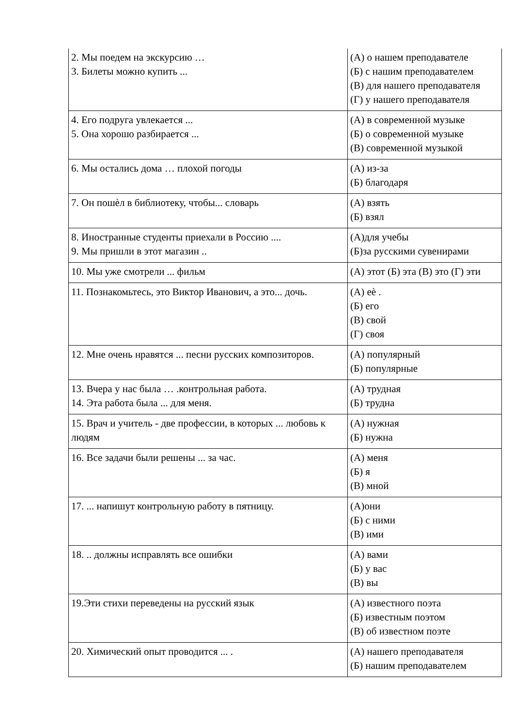| 2. Мы поедем на экскурсию … 3. Билеты можно купить ... | (А) о нашем преподавателе (Б) с нашим преподавателем (В) для нашего преподавателя (Г) у нашего преподавателя |
| 4. Его подруга увлекается ... 5. Она хорошо разбирается ... | (А) в современной музыке (Б) о современной музыке (В) современной музыкой |
| 6. Мы остались дома … плохой погоды | (А) из-за (Б) благодаря |
| 7. Он пошѐл в библиотеку, чтобы... словарь | (А) взять (Б) взял |
| 8. Иностранные студенты приехали в Россию .... 9. Мы пришли в этот магазин .. | (А)для учебы (Б)за русскими сувенирами |
| 10. Мы уже смотрели ... фильм | (А) этот (Б) эта (В) это (Г) эти |
| 11. Познакомьтесь, это Виктор Иванович, а это... дочь. | (А) еѐ . (Б) его (В) свой (Г) своя |
| 12. Мне очень нравятся ... песни русских композиторов. | (А) популярный (Б) популярные |
| 13. Вчера у нас была … .контрольная работа. 14. Эта работа была ... для меня. | (А) трудная (Б) трудна |
| 15. Врач и учитель - две профессии, в которых ... любовь к людям | (А) нужная (Б) нужна |
| 16. Все задачи были решены ... за час. | (А) меня (Б) я (В) мной |
| 17. ... напишут контрольную работу в пятницу. | (А)они (Б) с ними (В) ими |
| 18. .. должны исправлять все ошибки | (А) вами (Б) у вас (В) вы |
| 19.Эти стихи переведены на русский язык | (А) известного поэта (Б) известным поэтом (В) об известном поэте |
| 20. Химический опыт проводится ... . | (А) нашего преподавателя (Б) нашим преподавателем |